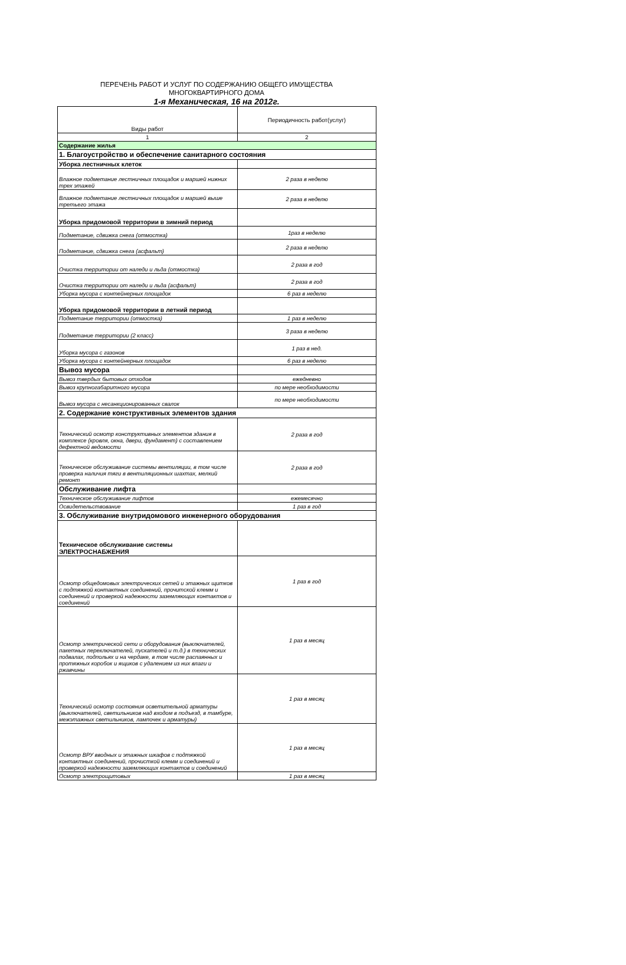ПЕРЕЧЕНЬ РАБОТ И УСЛУГ ПО СОДЕРЖАНИЮ ОБЩЕГО ИМУЩЕСТВА
МНОГОКВАРТИРНОГО ДОМА
1-я Механическая, 16 на 2012г.
| Виды работ | Периодичность работ(услуг) |
| 1 | 2 |
| Содержание жилья | |
| 1. Благоустройство и обеспечение санитарного состояния | |
| Уборка лестничных клеток | |
| Влажное подметание лестничных площадок и маршей нижних трех этажей | 2 раза в неделю |
| Влажное подметание лестничных площадок и маршей выше третьего этажа | 2 раза в неделю |
| Уборка придомовой территории в зимний период | |
| Подметание, сдвижка снега (отмостка) | 1раз в неделю |
| Подметание, сдвижка снега (асфальт) | 2 раза в неделю |
| Очистка территории от наледи и льда (отмостка) | 2 раза в год |
| Очистка территории от наледи и льда (асфальт) | 2 раза в год |
| Уборка мусора с контейнерных площадок | 6 раз в неделю |
| Уборка придомовой территории в летний период | |
| Подметание территории (отмостка) | 1 раз в неделю |
| Подметание территории (2 класс) | 3 раза в неделю |
| Уборка мусора с газонов | 1 раз в нед. |
| Уборка мусора с контейнерных площадок | 6 раз в неделю |
| Вывоз мусора | |
| Вывоз твердых бытовых отходов | ежедневно |
| Вывоз крупногабаритного мусора | по мере необходимости |
| Вывоз мусора с несанкционированных свалок | по мере необходимости |
| 2. Содержание конструктивных элементов здания | |
| Технический осмотр конструктивных элементов здания в комплексе (кровля, окна, двери, фундамент) с составлением дефектной ведомости | 2 раза в год |
| Техническое обслуживание системы вентиляции, в том числе проверка наличия тяги в вентиляционных шахтах, мелкий ремонт | 2 раза в год |
| Обслуживание лифта | |
| Техническое обслуживание лифтов | ежемесячно |
| Освидетельствование | 1 раз в год |
| 3. Обслуживание внутридомового инженерного оборудования | |
| Техническое обслуживание системы ЭЛЕКТРОСНАБЖЕНИЯ | |
| Осмотр общедомовых электрических сетей и этажных щитков с подтяжкой контактных соединений, прочитской клемм и соединений и проверкой надежности заземляющих контактов и соединений | 1 раз в год |
| Осмотр электрической сети и оборудования (выключателей, пакетных переключателей, пускателей и т.д.) в технических подвалах, подпольях и на чердаке, в том числе распаянных и протяжных коробок и ящиков с удалением из них влаги и ржавчины | 1 раз в месяц |
| Технический осмотр состояния осветительной арматуры (выключателей, светильников над входом в подъезд, в тамбуре, межэтажных светильников, лампочек и арматуры) | 1 раз в месяц |
| Осмотр ВРУ вводных и этажных шкафов с подтяжкой контактных соединений, прочисткой клемм и соединений и проверкой надежности заземляющих контактов и соединений | 1 раз в месяц |
| Осмотр электрощитовых | 1 раз в месяц |